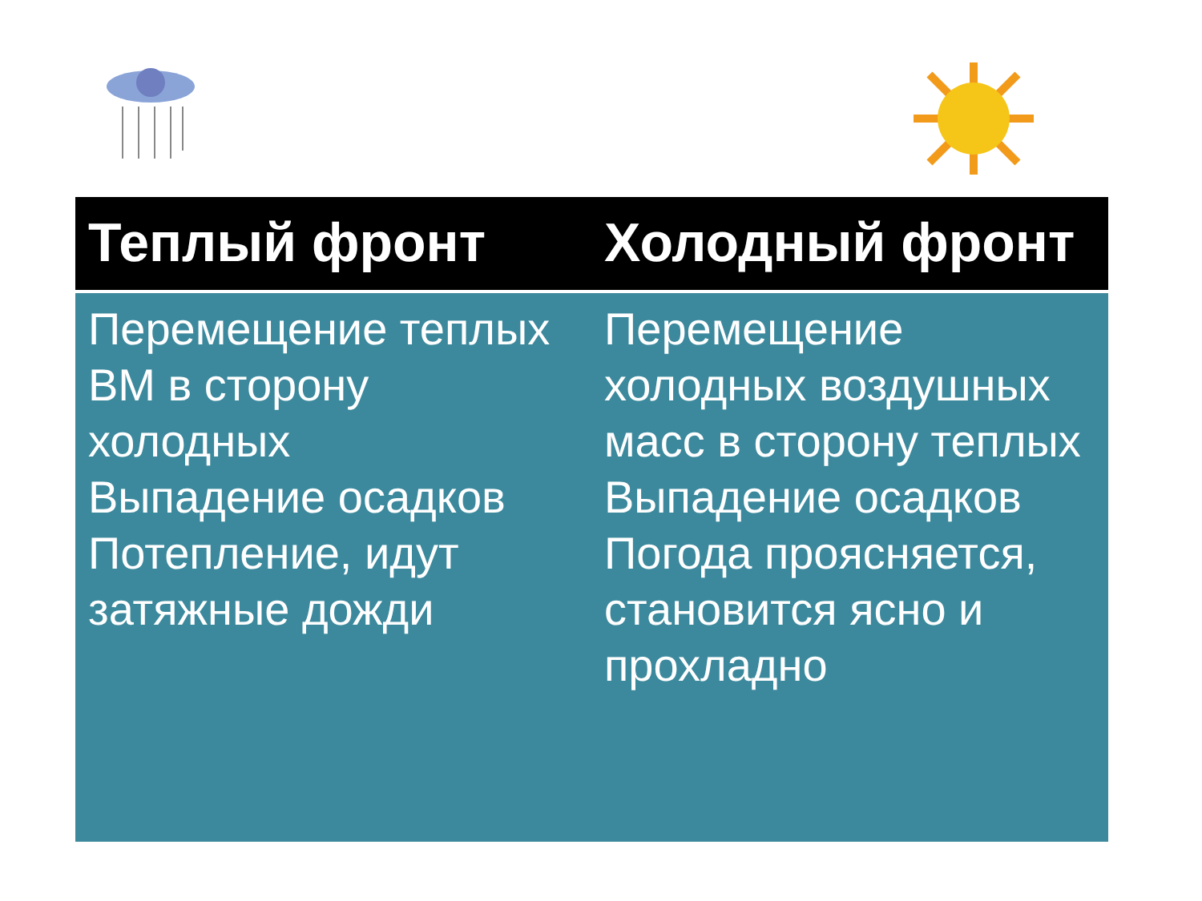| Теплый фронт | Холодный фронт |
| --- | --- |
| Перемещение теплых ВМ в сторону холодных Выпадение осадков Потепление, идут затяжные дожди | Перемещение холодных воздушных масс в сторону теплых Выпадение осадков Погода проясняется, становится ясно и прохладно |